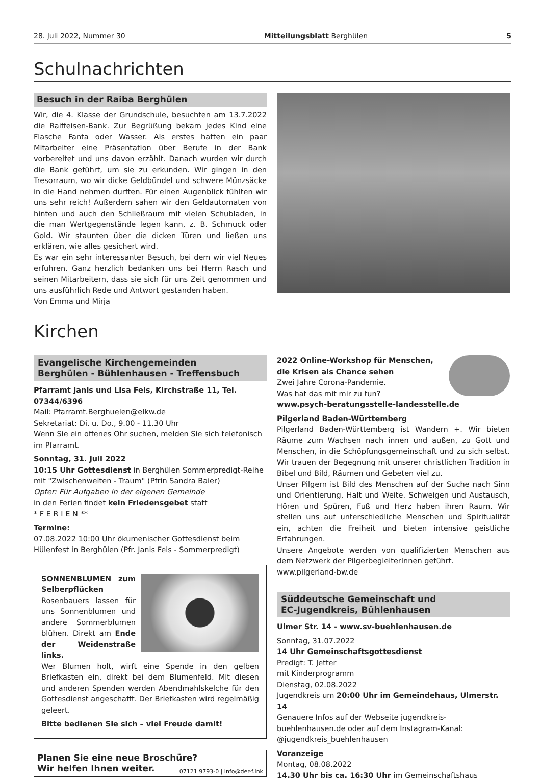28. Juli 2022, Nummer 30 Mitteilungsblatt Berghülen 5
Schulnachrichten
Besuch in der Raiba Berghülen
Wir, die 4. Klasse der Grundschule, besuchten am 13.7.2022 die Raiffeisen-Bank. Zur Begrüßung bekam jedes Kind eine Flasche Fanta oder Wasser. Als erstes hatten ein paar Mitarbeiter eine Präsentation über Berufe in der Bank vorbereitet und uns davon erzählt. Danach wurden wir durch die Bank geführt, um sie zu erkunden. Wir gingen in den Tresorraum, wo wir dicke Geldbündel und schwere Münzsäcke in die Hand nehmen durften. Für einen Augenblick fühlten wir uns sehr reich! Außerdem sahen wir den Geldautomaten von hinten und auch den Schließraum mit vielen Schubladen, in die man Wertgegenstände legen kann, z. B. Schmuck oder Gold. Wir staunten über die dicken Türen und ließen uns erklären, wie alles gesichert wird.
Es war ein sehr interessanter Besuch, bei dem wir viel Neues erfuhren. Ganz herzlich bedanken uns bei Herrn Rasch und seinen Mitarbeitern, dass sie sich für uns Zeit genommen und uns ausführlich Rede und Antwort gestanden haben.
Von Emma und Mirja
Kirchen
Evangelische Kirchengemeinden
Berghülen - Bühlenhausen - Treffensbuch
Pfarramt Janis und Lisa Fels, Kirchstraße 11, Tel. 07344/6396
Mail: Pfarramt.Berghuelen@elkw.de
Sekretariat: Di. u. Do., 9.00 - 11.30 Uhr
Wenn Sie ein offenes Ohr suchen, melden Sie sich telefonisch im Pfarramt.
Sonntag, 31. Juli 2022
10:15 Uhr Gottesdienst in Berghülen Sommerpredigt-Reihe mit "Zwischenwelten - Traum" (Pfrin Sandra Baier)
Opfer: Für Aufgaben in der eigenen Gemeinde
in den Ferien findet kein Friedensgebet statt
* F E R I E N **
Termine:
07.08.2022 10:00 Uhr ökumenischer Gottesdienst beim Hülenfest in Berghülen (Pfr. Janis Fels - Sommerpredigt)
SONNENBLUMEN zum Selberpflücken
Rosenbauers lassen für uns Sonnenblumen und andere Sommerblumen blühen. Direkt am Ende der Weidenstraße links.
Wer Blumen holt, wirft eine Spende in den gelben Briefkasten ein, direkt bei dem Blumenfeld. Mit diesen und anderen Spenden werden Abendmahlskelche für den Gottesdienst angeschafft. Der Briefkasten wird regelmäßig geleert.
Bitte bedienen Sie sich – viel Freude damit!
Planen Sie eine neue Broschüre?
Wir helfen Ihnen weiter. 07121 9793-0 | info@der-f.ink
2022 Online-Workshop für Menschen, die Krisen als Chance sehen
Zwei Jahre Corona-Pandemie.
Was hat das mit mir zu tun?
www.psych-beratungsstelle-landesstelle.de
Pilgerland Baden-Württemberg
Pilgerland Baden-Württemberg ist Wandern +. Wir bieten Räume zum Wachsen nach innen und außen, zu Gott und Menschen, in die Schöpfungsgemeinschaft und zu sich selbst. Wir trauen der Begegnung mit unserer christlichen Tradition in Bibel und Bild, Räumen und Gebeten viel zu.
Unser Pilgern ist Bild des Menschen auf der Suche nach Sinn und Orientierung, Halt und Weite. Schweigen und Austausch, Hören und Spüren, Fuß und Herz haben ihren Raum. Wir stellen uns auf unterschiedliche Menschen und Spiritualität ein, achten die Freiheit und bieten intensive geistliche Erfahrungen.
Unsere Angebote werden von qualifizierten Menschen aus dem Netzwerk der PilgerbegleiterInnen geführt.
www.pilgerland-bw.de
Süddeutsche Gemeinschaft und
EC-Jugendkreis, Bühlenhausen
Ulmer Str. 14 - www.sv-buehlenhausen.de
Sonntag, 31.07.2022
14 Uhr Gemeinschaftsgottesdienst
Predigt: T. Jetter
mit Kinderprogramm
Dienstag, 02.08.2022
Jugendkreis um 20:00 Uhr im Gemeindehaus, Ulmerstr. 14
Genauere Infos auf der Webseite jugendkreis-buehlenhausen.de oder auf dem Instagram-Kanal: @jugendkreis_buehlenhausen
Voranzeige
Montag, 08.08.2022
14.30 Uhr bis ca. 16:30 Uhr im Gemeinschaftshaus